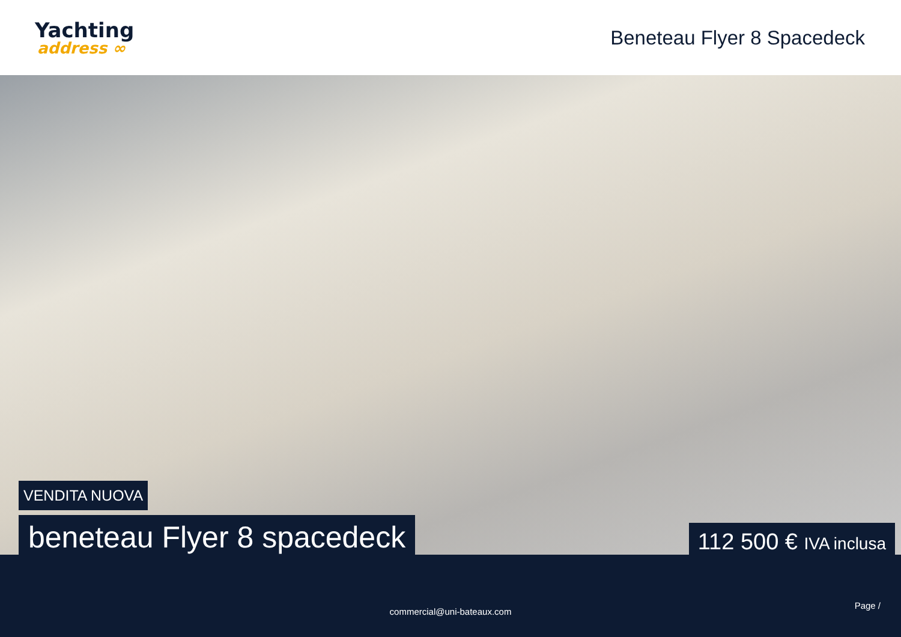Yachting
address ∞
Beneteau Flyer 8 Spacedeck
VENDITA NUOVA
beneteau Flyer 8 spacedeck
112 500 € IVA inclusa
Page /
commercial@uni-bateaux.com